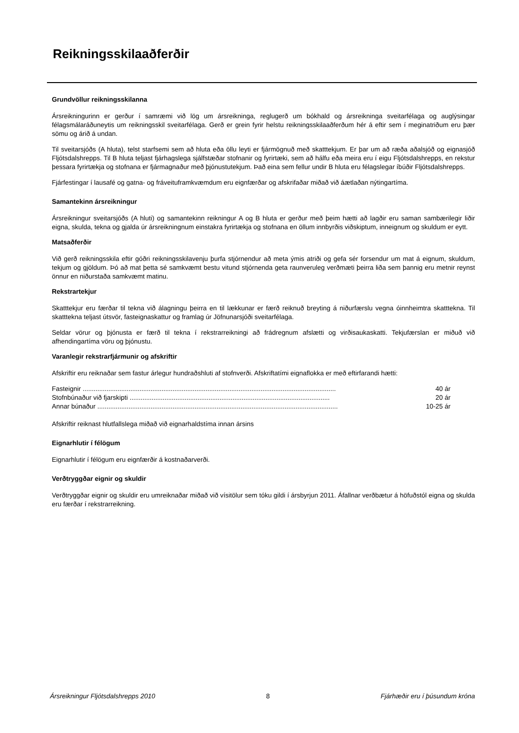Reikningsskilaaðferðir
Grundvöllur reikningsskilanna
Ársreikningurinn er gerður í samræmi við lög um ársreikninga, reglugerð um bókhald og ársreikninga sveitarfélaga og auglýsingar félagsmálaráðuneytis um reikningsskil sveitarfélaga. Gerð er grein fyrir helstu reikningsskilaaðferðum hér á eftir sem í meginatriðum eru þær sömu og árið á undan.
Til sveitarsjóðs (A hluta), telst starfsemi sem að hluta eða öllu leyti er fjármögnuð með skatttekjum. Er þar um að ræða aðalsjóð og eignasjóð Fljótsdalshrepps. Til B hluta teljast fjárhagslega sjálfstæðar stofnanir og fyrirtæki, sem að hálfu eða meira eru í eigu Fljótsdalshrepps, en rekstur þessara fyrirtækja og stofnana er fjármagnaður með þjónustutekjum. Það eina sem fellur undir B hluta eru félagslegar íbúðir Fljótsdalshrepps.
Fjárfestingar í lausafé og gatna- og fráveituframkvæmdum eru eignfærðar og afskrifaðar miðað við áætlaðan nýtingartíma.
Samantekinn ársreikningur
Ársreikningur sveitarsjóðs (A hluti) og samantekinn reikningur A og B hluta er gerður með þeim hætti að lagðir eru saman sambærilegir liðir eigna, skulda, tekna og gjalda úr ársreikningnum einstakra fyrirtækja og stofnana en öllum innbyrðis viðskiptum, inneignum og skuldum er eytt.
Matsaðferðir
Við gerð reikningsskila eftir góðri reikningsskilavenju þurfa stjórnendur að meta ýmis atriði og gefa sér forsendur um mat á eignum, skuldum, tekjum og gjöldum. Þó að mat þetta sé samkvæmt bestu vitund stjórnenda geta raunveruleg verðmæti þeirra liða sem þannig eru metnir reynst önnur en niðurstaða samkvæmt matinu.
Rekstrartekjur
Skatttekjur eru færðar til tekna við álagningu þeirra en til lækkunar er færð reiknuð breyting á niðurfærslu vegna óinnheimtra skatttekna. Til skatttekna teljast útsvör, fasteignaskattur og framlag úr Jöfnunarsjóði sveitarfélaga.
Seldar vörur og þjónusta er færð til tekna í rekstrarreikningi að frádregnum afslætti og virðisaukaskatti. Tekjufærslan er miðuð við afhendingartíma vöru og þjónustu.
Varanlegir rekstrarfjármunir og afskriftir
Afskriftir eru reiknaðar sem fastur árlegur hundraðshluti af stofnverði. Afskriftatími eignaflokka er með eftirfarandi hætti:
| Fasteignir .......................................................................................................................................... | 40 ár |
| Stofnbúnaður við fjarskipti ............................................................................................................. | 20 ár |
| Annar búnaður ................................................................................................................................... | 10-25 ár |
Afskriftir reiknast hlutfallslega miðað við eignarhaldstíma innan ársins
Eignarhlutir í félögum
Eignarhlutir í félögum eru eignfærðir á kostnaðarverði.
Verðtryggðar eignir og skuldir
Verðtryggðar eignir og skuldir eru umreiknaðar miðað við vísitölur sem tóku gildi í ársbyrjun 2011. Áfallnar verðbætur á höfuðstól eigna og skulda eru færðar í rekstrarreikning.
Ársreikningur Fljótsdalshrepps 2010 8 Fjárhæðir eru í þúsundum króna